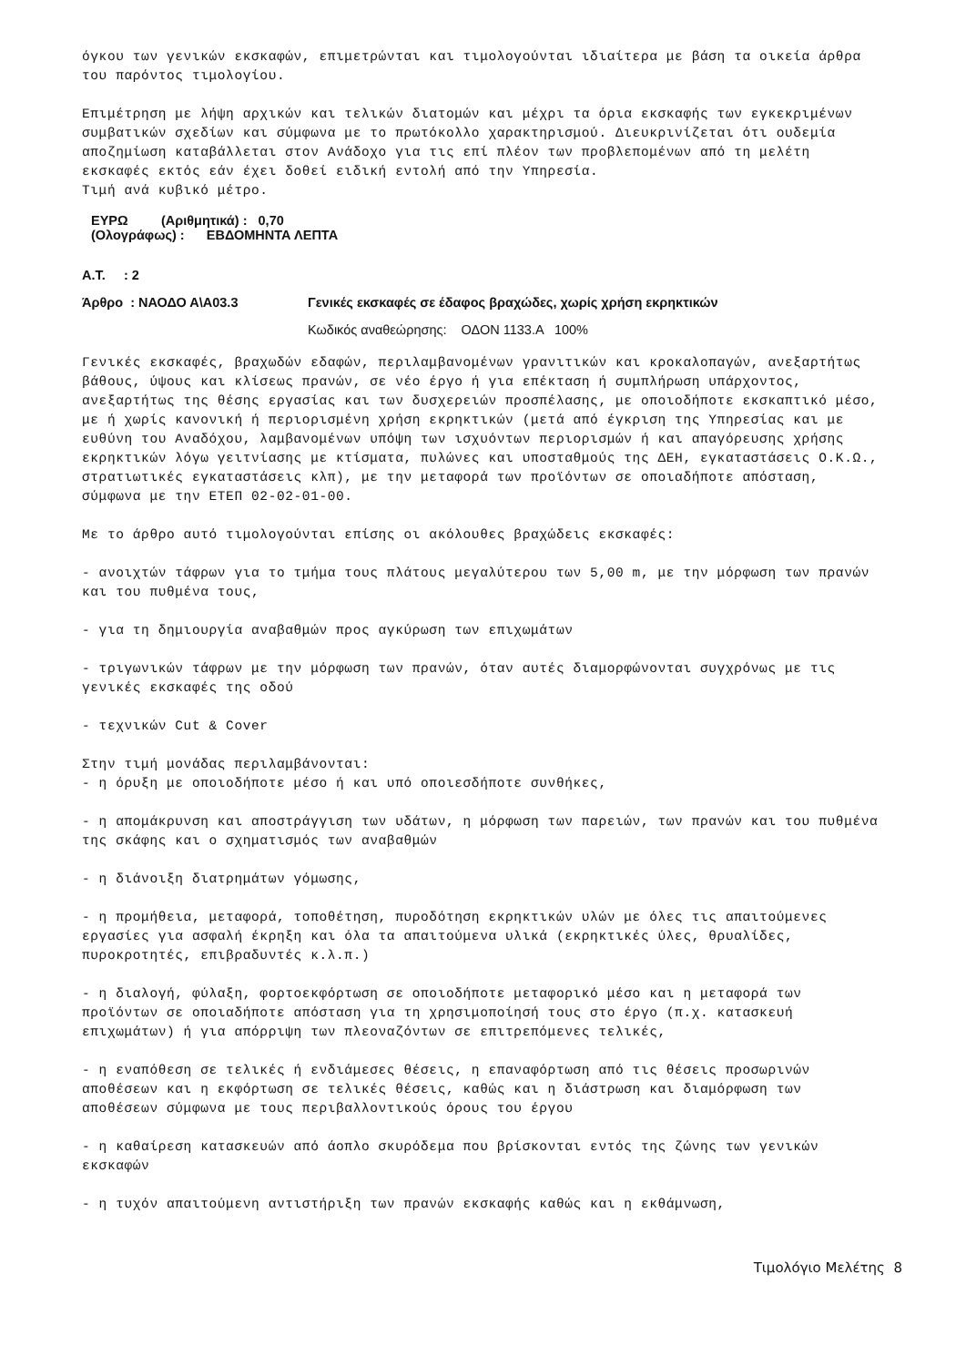όγκου των γενικών εκσκαφών, επιμετρώνται και τιμολογούνται ιδιαίτερα με βάση τα οικεία άρθρα του παρόντος τιμολογίου.
Επιμέτρηση με λήψη αρχικών και τελικών διατομών και μέχρι τα όρια εκσκαφής των εγκεκριμένων συμβατικών σχεδίων και σύμφωνα με το πρωτόκολλο χαρακτηρισμού. Διευκρινίζεται ότι ουδεμία αποζημίωση καταβάλλεται στον Ανάδοχο για τις επί πλέον των προβλεπομένων από τη μελέτη εκσκαφές εκτός εάν έχει δοθεί ειδική εντολή από την Υπηρεσία.
Τιμή ανά κυβικό μέτρο.
ΕΥΡΩ (Αριθμητικά) : 0,70
(Ολογράφως) : ΕΒΔΟΜΗΝΤΑ ΛΕΠΤΑ
Α.Τ. : 2
Άρθρο : ΝΑΟΔΟ Α\Α03.3 Γενικές εκσκαφές σε έδαφος βραχώδες, χωρίς χρήση εκρηκτικών
Κωδικός αναθεώρησης: ΟΔΟΝ 1133.Α 100%
Γενικές εκσκαφές, βραχωδών εδαφών, περιλαμβανομένων γρανιτικών και κροκαλοπαγών, ανεξαρτήτως βάθους, ύψους και κλίσεως πρανών, σε νέο έργο ή για επέκταση ή συμπλήρωση υπάρχοντος, ανεξαρτήτως της θέσης εργασίας και των δυσχερειών προσπέλασης, με οποιοδήποτε εκσκαπτικό μέσο, με ή χωρίς κανονική ή περιορισμένη χρήση εκρηκτικών (μετά από έγκριση της Υπηρεσίας και με ευθύνη του Αναδόχου, λαμβανομένων υπόψη των ισχυόντων περιορισμών ή και απαγόρευσης χρήσης εκρηκτικών λόγω γειτνίασης με κτίσματα, πυλώνες και υποσταθμούς της ΔΕΗ, εγκαταστάσεις Ο.Κ.Ω., στρατιωτικές εγκαταστάσεις κλπ), με την μεταφορά των προϊόντων σε οποιαδήποτε απόσταση, σύμφωνα με την ΕΤΕΠ 02-02-01-00.
Με το άρθρο αυτό τιμολογούνται επίσης οι ακόλουθες βραχώδεις εκσκαφές:
- ανοιχτών τάφρων για το τμήμα τους πλάτους μεγαλύτερου των 5,00 m, με την μόρφωση των πρανών και του πυθμένα τους,
- για τη δημιουργία αναβαθμών προς αγκύρωση των επιχωμάτων
- τριγωνικών τάφρων με την μόρφωση των πρανών, όταν αυτές διαμορφώνονται συγχρόνως με τις γενικές εκσκαφές της οδού
- τεχνικών Cut & Cover
Στην τιμή μονάδας περιλαμβάνονται:
- η όρυξη με οποιοδήποτε μέσο ή και υπό οποιεσδήποτε συνθήκες,
- η απομάκρυνση και αποστράγγιση των υδάτων, η μόρφωση των παρειών, των πρανών και του πυθμένα της σκάφης και ο σχηματισμός των αναβαθμών
- η διάνοιξη διατρημάτων γόμωσης,
- η προμήθεια, μεταφορά, τοποθέτηση, πυροδότηση εκρηκτικών υλών με όλες τις απαιτούμενες εργασίες για ασφαλή έκρηξη και όλα τα απαιτούμενα υλικά (εκρηκτικές ύλες, θρυαλίδες, πυροκροτητές, επιβραδυντές κ.λ.π.)
- η διαλογή, φύλαξη, φορτοεκφόρτωση σε οποιοδήποτε μεταφορικό μέσο και η μεταφορά των προϊόντων σε οποιαδήποτε απόσταση για τη χρησιμοποίησή τους στο έργο (π.χ. κατασκευή επιχωμάτων) ή για απόρριψη των πλεοναζόντων σε επιτρεπόμενες τελικές,
- η εναπόθεση σε τελικές ή ενδιάμεσες θέσεις, η επαναφόρτωση από τις θέσεις προσωρινών αποθέσεων και η εκφόρτωση σε τελικές θέσεις, καθώς και η διάστρωση και διαμόρφωση των αποθέσεων σύμφωνα με τους περιβαλλοντικούς όρους του έργου
- η καθαίρεση κατασκευών από άοπλο σκυρόδεμα που βρίσκονται εντός της ζώνης των γενικών εκσκαφών
- η τυχόν απαιτούμενη αντιστήριξη των πρανών εκσκαφής καθώς και η εκθάμνωση,
Τιμολόγιο Μελέτης 8